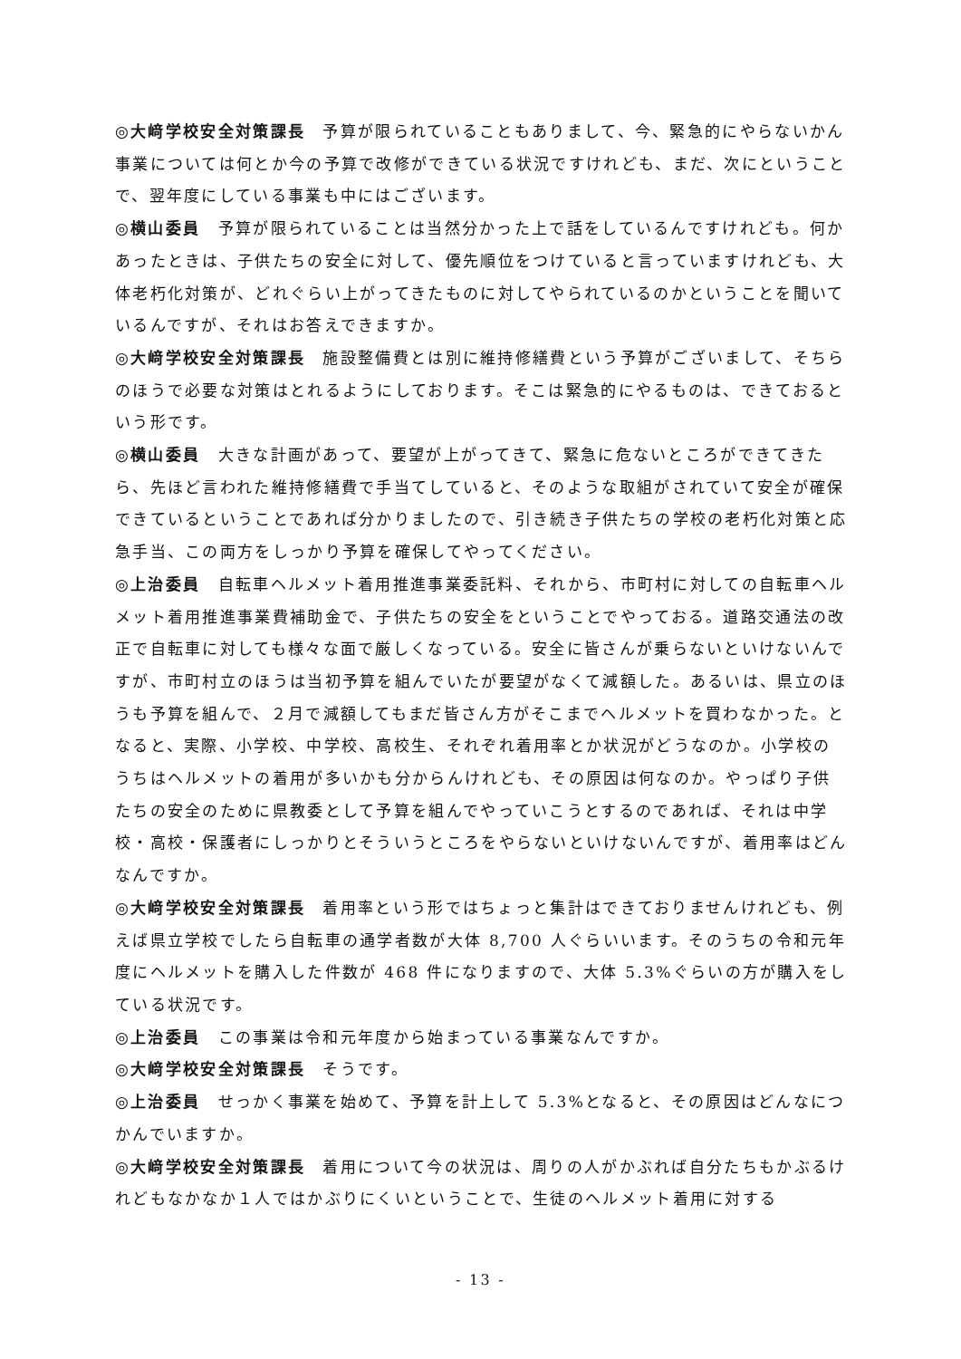◎大﨑学校安全対策課長　予算が限られていることもありまして、今、緊急的にやらないかん事業については何とか今の予算で改修ができている状況ですけれども、まだ、次にということで、翌年度にしている事業も中にはございます。
◎横山委員　予算が限られていることは当然分かった上で話をしているんですけれども。何かあったときは、子供たちの安全に対して、優先順位をつけていると言っていますけれども、大体老朽化対策が、どれぐらい上がってきたものに対してやられているのかということを聞いているんですが、それはお答えできますか。
◎大﨑学校安全対策課長　施設整備費とは別に維持修繕費という予算がございまして、そちらのほうで必要な対策はとれるようにしております。そこは緊急的にやるものは、できておるという形です。
◎横山委員　大きな計画があって、要望が上がってきて、緊急に危ないところができてきたら、先ほど言われた維持修繕費で手当てしていると、そのような取組がされていて安全が確保できているということであれば分かりましたので、引き続き子供たちの学校の老朽化対策と応急手当、この両方をしっかり予算を確保してやってください。
◎上治委員　自転車ヘルメット着用推進事業委託料、それから、市町村に対しての自転車ヘルメット着用推進事業費補助金で、子供たちの安全をということでやっておる。道路交通法の改正で自転車に対しても様々な面で厳しくなっている。安全に皆さんが乗らないといけないんですが、市町村立のほうは当初予算を組んでいたが要望がなくて減額した。あるいは、県立のほうも予算を組んで、２月で減額してもまだ皆さん方がそこまでヘルメットを買わなかった。となると、実際、小学校、中学校、高校生、それぞれ着用率とか状況がどうなのか。小学校のうちはヘルメットの着用が多いかも分からんけれども、その原因は何なのか。やっぱり子供たちの安全のために県教委として予算を組んでやっていこうとするのであれば、それは中学校・高校・保護者にしっかりとそういうところをやらないといけないんですが、着用率はどんなんですか。
◎大﨑学校安全対策課長　着用率という形ではちょっと集計はできておりませんけれども、例えば県立学校でしたら自転車の通学者数が大体 8,700 人ぐらいいます。そのうちの令和元年度にヘルメットを購入した件数が 468 件になりますので、大体 5.3%ぐらいの方が購入をしている状況です。
◎上治委員　この事業は令和元年度から始まっている事業なんですか。
◎大﨑学校安全対策課長　そうです。
◎上治委員　せっかく事業を始めて、予算を計上して 5.3%となると、その原因はどんなにつかんでいますか。
◎大﨑学校安全対策課長　着用について今の状況は、周りの人がかぶれば自分たちもかぶるけれどもなかなか１人ではかぶりにくいということで、生徒のヘルメット着用に対する
- 13 -